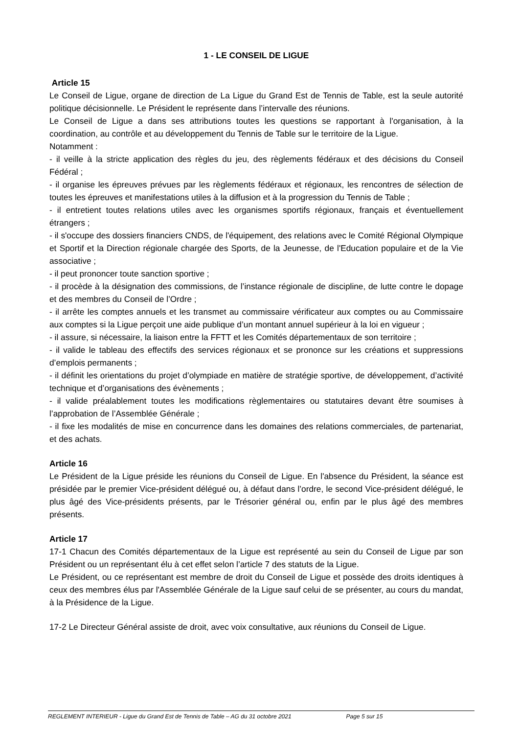1 - LE CONSEIL DE LIGUE
Article 15
Le Conseil de Ligue, organe de direction de La Ligue du Grand Est de Tennis de Table, est la seule autorité politique décisionnelle. Le Président le représente dans l’intervalle des réunions.
Le Conseil de Ligue a dans ses attributions toutes les questions se rapportant à l'organisation, à la coordination, au contrôle et au développement du Tennis de Table sur le territoire de la Ligue.
Notamment :
- il veille à la stricte application des règles du jeu, des règlements fédéraux et des décisions du Conseil Fédéral ;
- il organise les épreuves prévues par les règlements fédéraux et régionaux, les rencontres de sélection de toutes les épreuves et manifestations utiles à la diffusion et à la progression du Tennis de Table ;
- il entretient toutes relations utiles avec les organismes sportifs régionaux, français et éventuellement étrangers ;
- il s'occupe des dossiers financiers CNDS, de l'équipement, des relations avec le Comité Régional Olympique et Sportif et la Direction régionale chargée des Sports, de la Jeunesse, de l'Education populaire et de la Vie associative ;
- il peut prononcer toute sanction sportive ;
- il procède à la désignation des commissions, de l’instance régionale de discipline, de lutte contre le dopage et des membres du Conseil de l’Ordre ;
- il arrête les comptes annuels et les transmet au commissaire vérificateur aux comptes ou au Commissaire aux comptes si la Ligue perçoit une aide publique d’un montant annuel supérieur à la loi en vigueur ;
- il assure, si nécessaire, la liaison entre la FFTT et les Comités départementaux de son territoire ;
- il valide le tableau des effectifs des services régionaux et se prononce sur les créations et suppressions d’emplois permanents ;
- il définit les orientations du projet d’olympiade en matière de stratégie sportive, de développement, d’activité technique et d’organisations des évènements ;
- il valide préalablement toutes les modifications règlementaires ou statutaires devant être soumises à l’approbation de l’Assemblée Générale ;
- il fixe les modalités de mise en concurrence dans les domaines des relations commerciales, de partenariat, et des achats.
Article 16
Le Président de la Ligue préside les réunions du Conseil de Ligue. En l'absence du Président, la séance est présidée par le premier Vice-président délégué ou, à défaut dans l’ordre, le second Vice-président délégué, le plus âgé des Vice-présidents présents, par le Trésorier général ou, enfin par le plus âgé des membres présents.
Article 17
17-1 Chacun des Comités départementaux de la Ligue est représenté au sein du Conseil de Ligue par son Président ou un représentant élu à cet effet selon l’article 7 des statuts de la Ligue.
Le Président, ou ce représentant est membre de droit du Conseil de Ligue et possède des droits identiques à ceux des membres élus par l'Assemblée Générale de la Ligue sauf celui de se présenter, au cours du mandat, à la Présidence de la Ligue.
17-2 Le Directeur Général assiste de droit, avec voix consultative, aux réunions du Conseil de Ligue.
REGLEMENT INTERIEUR - Ligue du Grand Est de Tennis de Table – AG du 31 octobre 2021 Page 5 sur 15